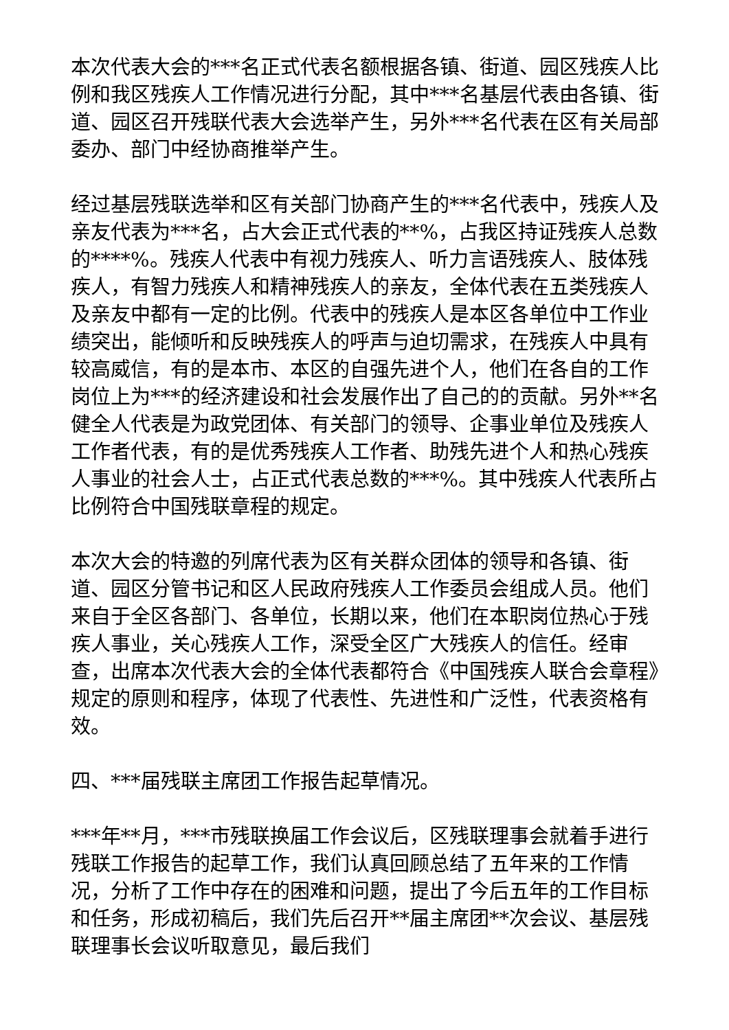本次代表大会的***名正式代表名额根据各镇、街道、园区残疾人比例和我区残疾人工作情况进行分配，其中***名基层代表由各镇、街道、园区召开残联代表大会选举产生，另外***名代表在区有关局部委办、部门中经协商推举产生。
经过基层残联选举和区有关部门协商产生的***名代表中，残疾人及亲友代表为***名，占大会正式代表的**%，占我区持证残疾人总数的****%。残疾人代表中有视力残疾人、听力言语残疾人、肢体残疾人，有智力残疾人和精神残疾人的亲友，全体代表在五类残疾人及亲友中都有一定的比例。代表中的残疾人是本区各单位中工作业绩突出，能倾听和反映残疾人的呼声与迫切需求，在残疾人中具有较高威信，有的是本市、本区的自强先进个人，他们在各自的工作岗位上为***的经济建设和社会发展作出了自己的的贡献。另外**名健全人代表是为政党团体、有关部门的领导、企事业单位及残疾人工作者代表，有的是优秀残疾人工作者、助残先进个人和热心残疾人事业的社会人士，占正式代表总数的***%。其中残疾人代表所占比例符合中国残联章程的规定。
本次大会的特邀的列席代表为区有关群众团体的领导和各镇、街道、园区分管书记和区人民政府残疾人工作委员会组成人员。他们来自于全区各部门、各单位，长期以来，他们在本职岗位热心于残疾人事业，关心残疾人工作，深受全区广大残疾人的信任。经审查，出席本次代表大会的全体代表都符合《中国残疾人联合会章程》规定的原则和程序，体现了代表性、先进性和广泛性，代表资格有效。
四、***届残联主席团工作报告起草情况。
***年**月，***市残联换届工作会议后，区残联理事会就着手进行残联工作报告的起草工作，我们认真回顾总结了五年来的工作情况，分析了工作中存在的困难和问题，提出了今后五年的工作目标和任务，形成初稿后，我们先后召开**届主席团**次会议、基层残联理事长会议听取意见，最后我们